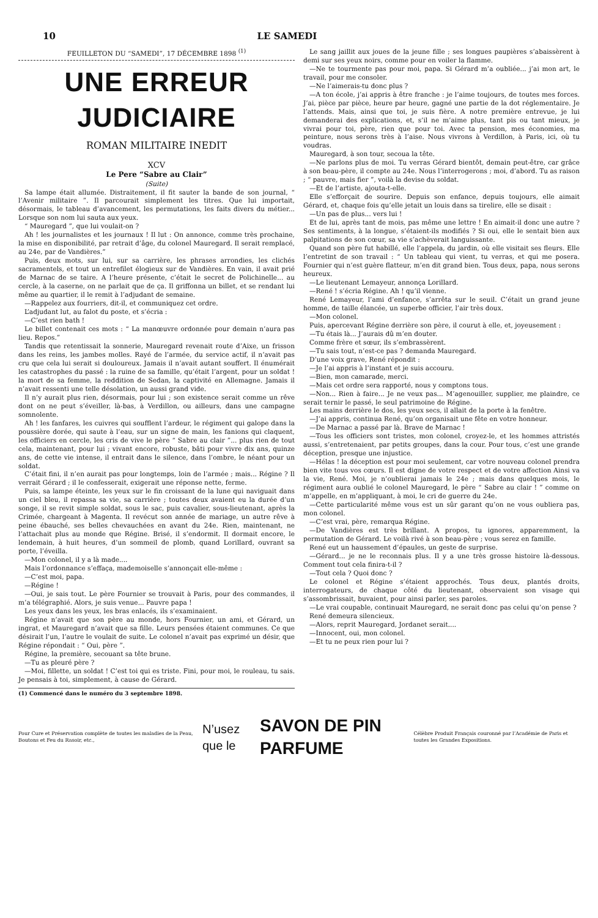10 LE SAMEDI
FEUILLETON DU “SAMEDI”, 17 DÉCEMBRE 1898 <sup>(1)</sup>
UNE ERREUR JUDICIAIRE
ROMAN MILITAIRE INEDIT
XCV
Le Pere “Sabre au Clair”
(Suite)
Sa lampe était allumée. Distraitement, il fit sauter la bande de son journal, “ l’Avenir militaire ”. Il parcourait simplement les titres. Que lui importait, désormais, le tableau d’avancement, les permutations, les faits divers du métier... Lorsque son nom lui sauta aux yeux.
“ Mauregard ”, que lui voulait-on ?
Ah ! les journalistes et les journaux ! Il lut : On annonce, comme très prochaine, la mise en disponibilité, par retrait d’âge, du colonel Mauregard. Il serait remplacé, au 24e, par de Vandières.”
Puis, deux mots, sur lui, sur sa carrière, les phrases arrondies, les clichés sacramentels, et tout un entrefilet élogieux sur de Vandières. En vain, il avait prié de Marnac de se taire. A l’heure présente, c’était le secret de Polichinelle... au cercle, à la caserne, on ne parlait que de ça. Il griffonna un billet, et se rendant lui même au quartier, il le remit à l’adjudant de semaine.
—Rappelez aux fourriers, dit-il, et communiquez cet ordre.
L’adjudant lut, au falot du poste, et s’écria :
—C’est rien bath !
Le billet contenait ces mots : “ La manœuvre ordonnée pour demain n’aura pas lieu. Repos.”
Tandis que retentissait la sonnerie, Mauregard revenait route d’Aixe, un frisson dans les reins, les jambes molles. Rayé de l’armée, du service actif, il n’avait pas cru que cela lui serait si douloureux. Jamais il n’avait autant souffert. Il énumérait les catastrophes du passé : la ruine de sa famille, qu’était l’argent, pour un soldat ! la mort de sa femme, la reddition de Sedan, la captivité en Allemagne. Jamais il n’avait ressenti une telle désolation, un aussi grand vide.
Il n’y aurait plus rien, désormais, pour lui ; son existence serait comme un rêve dont on ne peut s’éveiller, là-bas, à Verdillon, ou ailleurs, dans une campagne somnolente.
Ah ! les fanfares, les cuivres qui soufflent l’ardeur, le régiment qui galope dans la poussière dorée, qui saute à l’eau, sur un signe de main, les fanions qui claquent, les officiers en cercle, les cris de vive le père “ Sabre au clair ”... plus rien de tout cela, maintenant, pour lui ; vivant encore, robuste, bâti pour vivre dix ans, quinze ans, de cette vie intense, il entrait dans le silence, dans l’ombre, le néant pour un soldat.
C’était fini, il n’en aurait pas pour longtemps, loin de l’armée ; mais... Régine ? Il verrait Gérard ; il le confesserait, exigerait une réponse nette, ferme.
Puis, sa lampe éteinte, les yeux sur le fin croissant de la lune qui naviguait dans un ciel bleu, il repassa sa vie, sa carrière ; toutes deux avaient eu la durée d’un songe, il se revit simple soldat, sous le sac, puis cavalier, sous-lieutenant, après la Crimée, chargeant à Magenta. Il revécut son année de mariage, un autre rêve à peine ébauché, ses belles chevauchées en avant du 24e. Rien, maintenant, ne l’attachait plus au monde que Régine. Brisé, il s’endormit. Il dormait encore, le lendemain, à huit heures, d’un sommeil de plomb, quand Lorillard, ouvrant sa porte, l’éveilla.
—Mon colonel, il y a là made....
Mais l’ordonnance s’effaça, mademoiselle s’annonçait elle-même :
—C’est moi, papa.
—Régine !
—Oui, je sais tout. Le père Fournier se trouvait à Paris, pour des commandes, il m’a télégraphié. Alors, je suis venue... Pauvre papa !
Les yeux dans les yeux, les bras enlacés, ils s’examinaient.
Régine n’avait que son père au monde, hors Fournier, un ami, et Gérard, un ingrat, et Mauregard n’avait que sa fille. Leurs pensées étaient communes. Ce que désirait l’un, l’autre le voulait de suite. Le colonel n’avait pas exprimé un désir, que Régine répondait : “ Oui, père ”.
Régine, la première, secouant sa tête brune.
—Tu as pleuré père ?
—Moi, fillette, un soldat ! C’est toi qui es triste. Fini, pour moi, le rouleau, tu sais. Je pensais à toi, simplement, à cause de Gérard.
(1) Commencé dans le numéro du 3 septembre 1898.
Le sang jaillit aux joues de la jeune fille ; ses longues paupières s’abaissèrent à demi sur ses yeux noirs, comme pour en voiler la flamme.
—Ne te tourmente pas pour moi, papa. Si Gérard m’a oubliée... j’ai mon art, le travail, pour me consoler.
—Ne l’aimerais-tu donc plus ?
—A ton école, j’ai appris à être franche : je l’aime toujours, de toutes mes forces. J’ai, pièce par pièce, heure par heure, gagné une partie de la dot réglementaire. Je l’attends. Mais, ainsi que toi, je suis fière. A notre première entrevue, je lui demanderai des explications, et, s’il ne m’aime plus, tant pis ou tant mieux, je vivrai pour toi, père, rien que pour toi. Avec ta pension, mes économies, ma peinture, nous serons très à l’aise. Nous vivrons à Verdillon, à Paris, ici, où tu voudras.
Mauregard, à son tour, secoua la tête.
—Ne parlons plus de moi. Tu verras Gérard bientôt, demain peut-être, car grâce à son beau-père, il compte au 24e. Nous l’interrogerons ; moi, d’abord. Tu as raison ; “ pauvre, mais fier ”, voilà la devise du soldat.
—Et de l’artiste, ajouta-t-elle.
Elle s’efforçait de sourire. Depuis son enfance, depuis toujours, elle aimait Gérard, et, chaque fois qu’elle jetait un louis dans sa tirelire, elle se disait :
—Un pas de plus... vers lui !
Et de lui, après tant de mois, pas même une lettre ! En aimait-il donc une autre ? Ses sentiments, à la longue, s’étaient-ils modifiés ? Si oui, elle le sentait bien aux palpitations de son cœur, sa vie s’achèverait languissante.
Quand son père fut habillé, elle l’appela, du jardin, où elle visitait ses fleurs. Elle l’entretint de son travail : “ Un tableau qui vient, tu verras, et qui me posera. Fournier qui n’est guère flatteur, m’en dit grand bien. Tous deux, papa, nous serons heureux.
—Le lieutenant Lemayeur, annonça Lorillard.
—René ! s’écria Régine. Ah ! qu’il vienne.
René Lemayeur, l’ami d’enfance, s’arrêta sur le seuil. C’était un grand jeune homme, de taille élancée, un superbe officier, l’air très doux.
—Mon colonel.
Puis, apercevant Régine derrière son père, il courut à elle, et, joyeusement :
—Tu étais là... J’aurais dû m’en douter.
Comme frère et sœur, ils s’embrassèrent.
—Tu sais tout, n’est-ce pas ? demanda Mauregard.
D’une voix grave, René répondit :
—Je l’ai appris à l’instant et je suis accouru.
—Bien, mon camarade, merci.
—Mais cet ordre sera rapporté, nous y comptons tous.
—Non... Rien à faire... Je ne veux pas... M’agenouiller, supplier, me plaindre, ce serait ternir le passé, le seul patrimoine de Régine.
Les mains derrière le dos, les yeux secs, il allait de la porte à la fenêtre.
—J’ai appris, continua René, qu’on organisait une fête en votre honneur.
—De Marnac a passé par là. Brave de Marnac !
—Tous les officiers sont tristes, mon colonel, croyez-le, et les hommes attristés aussi, s’entretenaient, par petits groupes, dans la cour. Pour tous, c’est une grande déception, presque une injustice.
—Hélas ! la déception est pour moi seulement, car votre nouveau colonel prendra bien vite tous vos cœurs. Il est digne de votre respect et de votre affection Ainsi va la vie, René. Moi, je n’oublierai jamais le 24e ; mais dans quelques mois, le régiment aura oublié le colonel Mauregard, le père “ Sabre au clair ! ” comme on m’appelle, en m’appliquant, à moi, le cri de guerre du 24e.
—Cette particularité même vous est un sûr garant qu’on ne vous oubliera pas, mon colonel.
—C’est vrai, père, remarqua Régine.
—De Vandières est très brillant. A propos, tu ignores, apparemment, la permutation de Gérard. Le voilà rivé à son beau-père ; vous serez en famille.
René eut un haussement d’épaules, un geste de surprise.
—Gérard... je ne le reconnais plus. Il y a une très grosse histoire là-dessous. Comment tout cela finira-t-il ?
—Tout cela ? Quoi donc ?
Le colonel et Régine s’étaient approchés. Tous deux, plantés droits, interrogateurs, de chaque côté du lieutenant, observaient son visage qui s’assombrissait, buvaient, pour ainsi parler, ses paroles.
—Le vrai coupable, continuait Mauregard, ne serait donc pas celui qu’on pense ?
René demeura silencieux.
—Alors, reprit Mauregard, Jordanet serait....
—Innocent, oui, mon colonel.
—Et tu ne peux rien pour lui ?
Pour Cure et Préservation complète de toutes les maladies de la Peau, Boutons et Feu du Rasoir, etc., N’usez que le SAVON DE PIN PARFUME Célèbre Produit Français couronné par l’Académie de Paris et toutes les Grandes Expositions.